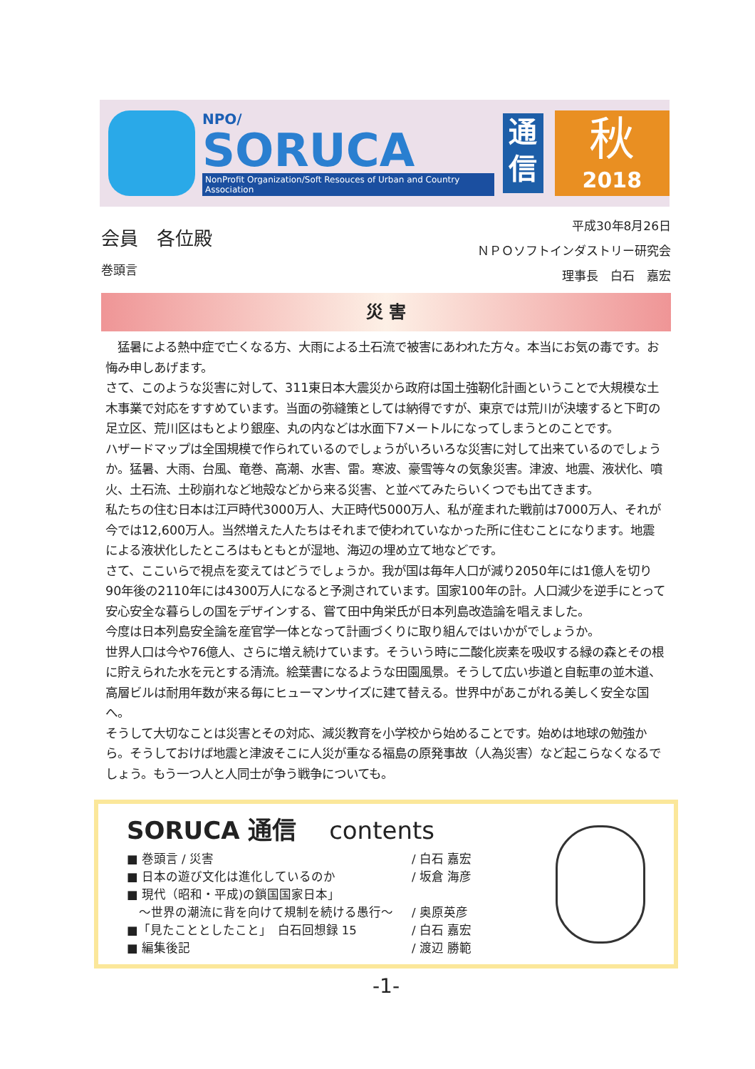NPO/
SORUCA
NonProfit Organization/Soft Resouces of Urban and Country Association
通
信
秋
2018
会員　各位殿
巻頭言
平成30年8月26日
ＮＰＯソフトインダストリー研究会
理事長　白石　嘉宏
災 害
　猛暑による熱中症で亡くなる方、大雨による土石流で被害にあわれた方々。本当にお気の毒です。お悔み申しあげます。
さて、このような災害に対して、311東日本大震災から政府は国土強靭化計画ということで大規模な土木事業で対応をすすめています。当面の弥縫策としては納得ですが、東京では荒川が決壊すると下町の足立区、荒川区はもとより銀座、丸の内などは水面下7メートルになってしまうとのことです。
ハザードマップは全国規模で作られているのでしょうがいろいろな災害に対して出来ているのでしょうか。猛暑、大雨、台風、竜巻、高潮、水害、雷。寒波、豪雪等々の気象災害。津波、地震、液状化、噴火、土石流、土砂崩れなど地殻などから来る災害、と並べてみたらいくつでも出てきます。
私たちの住む日本は江戸時代3000万人、大正時代5000万人、私が産まれた戦前は7000万人、それが今では12,600万人。当然増えた人たちはそれまで使われていなかった所に住むことになります。地震による液状化したところはもともとが湿地、海辺の埋め立て地などです。
さて、ここいらで視点を変えてはどうでしょうか。我が国は毎年人口が減り2050年には1億人を切り90年後の2110年には4300万人になると予測されています。国家100年の計。人口減少を逆手にとって安心安全な暮らしの国をデザインする、嘗て田中角栄氏が日本列島改造論を唱えました。
今度は日本列島安全論を産官学一体となって計画づくりに取り組んではいかがでしょうか。
世界人口は今や76億人、さらに増え続けています。そういう時に二酸化炭素を吸収する緑の森とその根に貯えられた水を元とする清流。絵葉書になるような田園風景。そうして広い歩道と自転車の並木道、高層ビルは耐用年数が来る毎にヒューマンサイズに建て替える。世界中があこがれる美しく安全な国へ。
そうして大切なことは災害とその対応、減災教育を小学校から始めることです。始めは地球の勉強から。そうしておけば地震と津波そこに人災が重なる福島の原発事故（人為災害）など起こらなくなるでしょう。もう一つ人と人同士が争う戦争についても。
SORUCA 通信　 contents
■ 巻頭言 / 災害 / 白石 嘉宏
■ 日本の遊び文化は進化しているのか / 坂倉 海彦
■ 現代（昭和・平成)の鎖国国家日本」
　～世界の潮流に背を向けて規制を続ける愚行～ / 奥原英彦
■「見たこととしたこと」　白石回想録 15 / 白石 嘉宏
■ 編集後記 / 渡辺 勝範
-1-